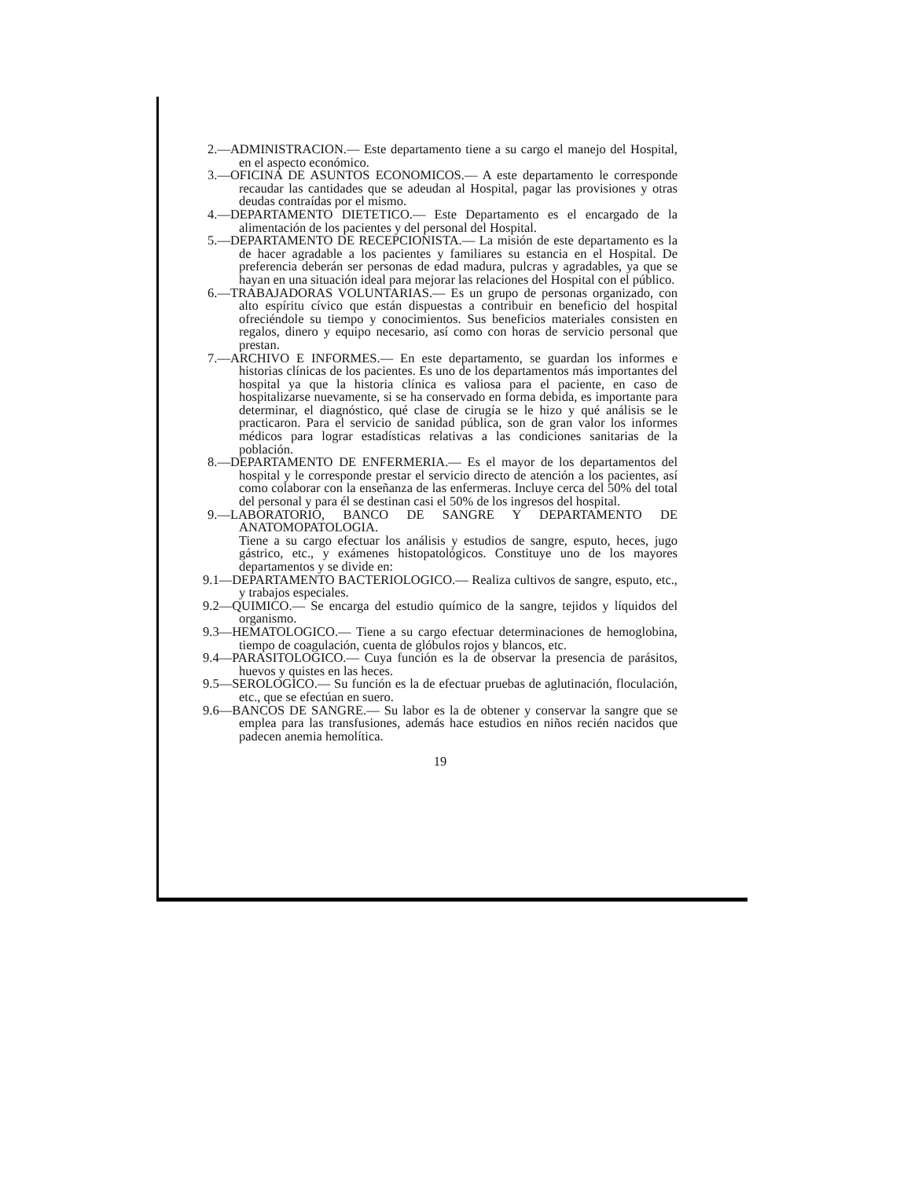2.—ADMINISTRACION.— Este departamento tiene a su cargo el manejo del Hospital, en el aspecto económico.
3.—OFICINA DE ASUNTOS ECONOMICOS.— A este departamento le corresponde recaudar las cantidades que se adeudan al Hospital, pagar las provisiones y otras deudas contraídas por el mismo.
4.—DEPARTAMENTO DIETETICO.— Este Departamento es el encargado de la alimentación de los pacientes y del personal del Hospital.
5.—DEPARTAMENTO DE RECEPCIONISTA.— La misión de este departamento es la de hacer agradable a los pacientes y familiares su estancia en el Hospital. De preferencia deberán ser personas de edad madura, pulcras y agradables, ya que se hayan en una situación ideal para mejorar las relaciones del Hospital con el público.
6.—TRABAJADORAS VOLUNTARIAS.— Es un grupo de personas organizado, con alto espíritu cívico que están dispuestas a contribuir en beneficio del hospital ofreciéndole su tiempo y conocimientos. Sus beneficios materiales consisten en regalos, dinero y equipo necesario, así como con horas de servicio personal que prestan.
7.—ARCHIVO E INFORMES.— En este departamento, se guardan los informes e historias clínicas de los pacientes. Es uno de los departamentos más importantes del hospital ya que la historia clínica es valiosa para el paciente, en caso de hospitalizarse nuevamente, si se ha conservado en forma debida, es importante para determinar, el diagnóstico, qué clase de cirugía se le hizo y qué análisis se le practicaron. Para el servicio de sanidad pública, son de gran valor los informes médicos para lograr estadísticas relativas a las condiciones sanitarias de la población.
8.—DEPARTAMENTO DE ENFERMERIA.— Es el mayor de los departamentos del hospital y le corresponde prestar el servicio directo de atención a los pacientes, así como colaborar con la enseñanza de las enfermeras. Incluye cerca del 50% del total del personal y para él se destinan casi el 50% de los ingresos del hospital.
9.—LABORATORIO, BANCO DE SANGRE Y DEPARTAMENTO DE ANATOMOPATOLOGIA.
Tiene a su cargo efectuar los análisis y estudios de sangre, esputo, heces, jugo gástrico, etc., y exámenes histopatológicos. Constituye uno de los mayores departamentos y se divide en:
9.1—DEPARTAMENTO BACTERIOLOGICO.— Realiza cultivos de sangre, esputo, etc., y trabajos especiales.
9.2—QUIMICO.— Se encarga del estudio químico de la sangre, tejidos y líquidos del organismo.
9.3—HEMATOLOGICO.— Tiene a su cargo efectuar determinaciones de hemoglobina, tiempo de coagulación, cuenta de glóbulos rojos y blancos, etc.
9.4—PARASITOLOGICO.— Cuya función es la de observar la presencia de parásitos, huevos y quistes en las heces.
9.5—SEROLOGICO.— Su función es la de efectuar pruebas de aglutinación, floculación, etc., que se efectúan en suero.
9.6—BANCOS DE SANGRE.— Su labor es la de obtener y conservar la sangre que se emplea para las transfusiones, además hace estudios en niños recién nacidos que padecen anemia hemolítica.
19